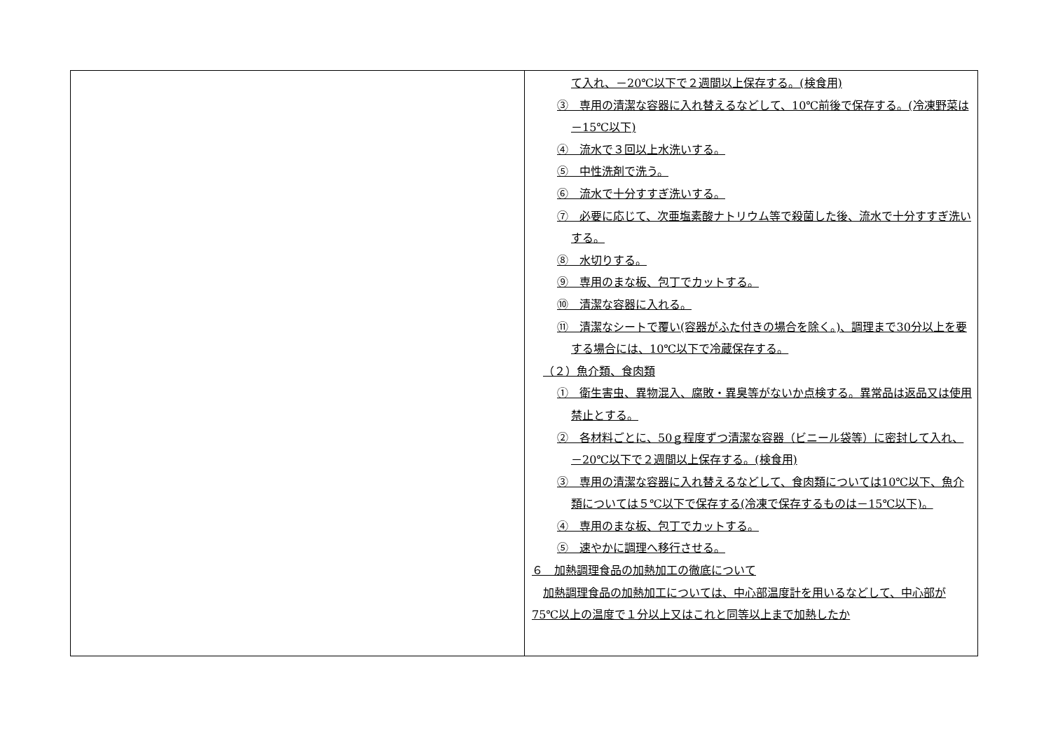| | て入れ、－20℃以下で２週間以上保存する。(検食用) ③ 専用の清潔な容器に入れ替えるなどして、10℃前後で保存する。(冷凍野菜は－15℃以下) ④ 流水で３回以上水洗いする。 ⑤ 中性洗剤で洗う。 ⑥ 流水で十分すすぎ洗いする。 ⑦ 必要に応じて、次亜塩素酸ナトリウム等で殺菌した後、流水で十分すすぎ洗いする。 ⑧ 水切りする。 ⑨ 専用のまな板、包丁でカットする。 ⑩ 清潔な容器に入れる。 ⑪ 清潔なシートで覆い(容器がふた付きの場合を除く。)、調理まで30分以上を要する場合には、10℃以下で冷蔵保存する。 （２）魚介類、食肉類 ① 衛生害虫、異物混入、腐敗・異臭等がないか点検する。異常品は返品又は使用禁止とする。 ② 各材料ごとに、50ｇ程度ずつ清潔な容器（ビニール袋等）に密封して入れ、－20℃以下で２週間以上保存する。(検食用) ③ 専用の清潔な容器に入れ替えるなどして、食肉類については10℃以下、魚介類については５℃以下で保存する(冷凍で保存するものは－15℃以下)。 ④ 専用のまな板、包丁でカットする。 ⑤ 速やかに調理へ移行させる。 ６ 加熱調理食品の加熱加工の徹底について 加熱調理食品の加熱加工については、中心部温度計を用いるなどして、中心部が 75℃以上の温度で１分以上又はこれと同等以上まで加熱したか |